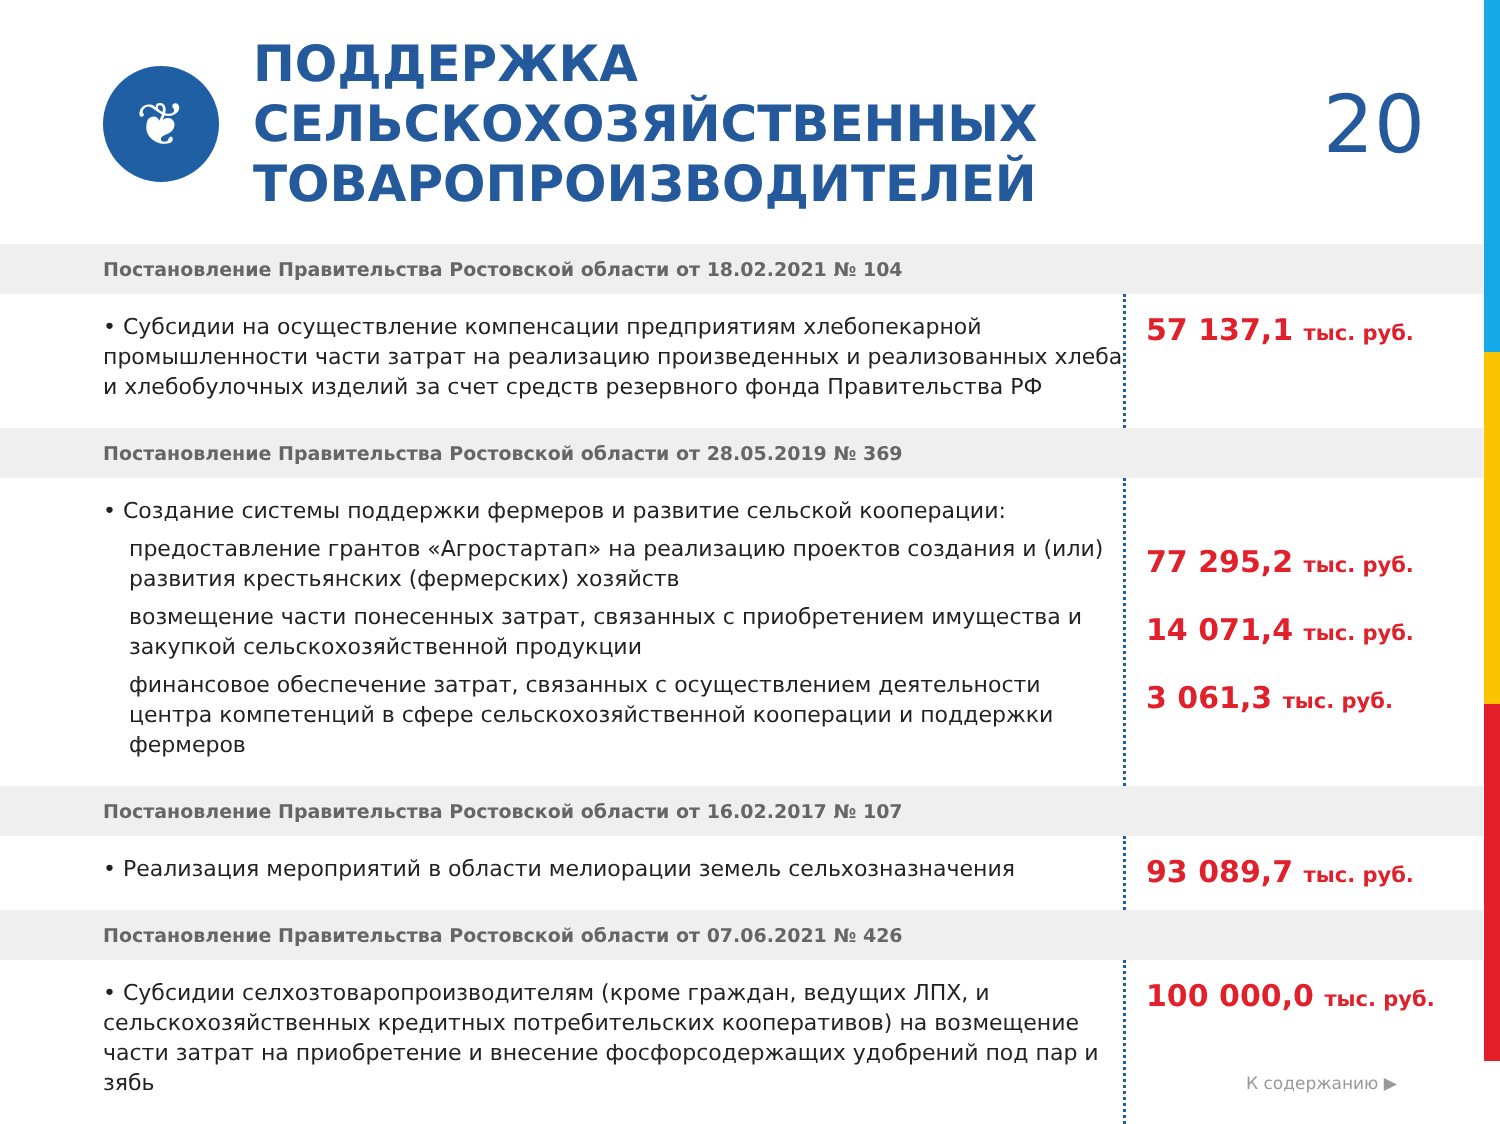❦
ПОДДЕРЖКА СЕЛЬСКОХОЗЯЙСТВЕННЫХ ТОВАРОПРОИЗВОДИТЕЛЕЙ
20
Постановление Правительства Ростовской области от 18.02.2021 № 104
• Субсидии на осуществление компенсации предприятиям хлебопекарной промышленности части затрат на реализацию произведенных и реализованных хлеба и хлебобулочных изделий за счет средств резервного фонда Правительства РФ
57 137,1 тыс. руб.
Постановление Правительства Ростовской области от 28.05.2019 № 369
• Создание системы поддержки фермеров и развитие сельской кооперации:
предоставление грантов «Агростартап» на реализацию проектов создания и (или) развития крестьянских (фермерских) хозяйств
возмещение части понесенных затрат, связанных с приобретением имущества и закупкой сельскохозяйственной продукции
финансовое обеспечение затрат, связанных с осуществлением деятельности центра компетенций в сфере сельскохозяйственной кооперации и поддержки фермеров
77 295,2 тыс. руб.
14 071,4 тыс. руб.
3 061,3 тыс. руб.
Постановление Правительства Ростовской области от 16.02.2017 № 107
• Реализация мероприятий в области мелиорации земель сельхозназначения
93 089,7 тыс. руб.
Постановление Правительства Ростовской области от 07.06.2021 № 426
• Субсидии селхозтоваропроизводителям (кроме граждан, ведущих ЛПХ, и сельскохозяйственных кредитных потребительских кооперативов) на возмещение части затрат на приобретение и внесение фосфорсодержащих удобрений под пар и зябь
100 000,0 тыс. руб.
К содержанию ▶